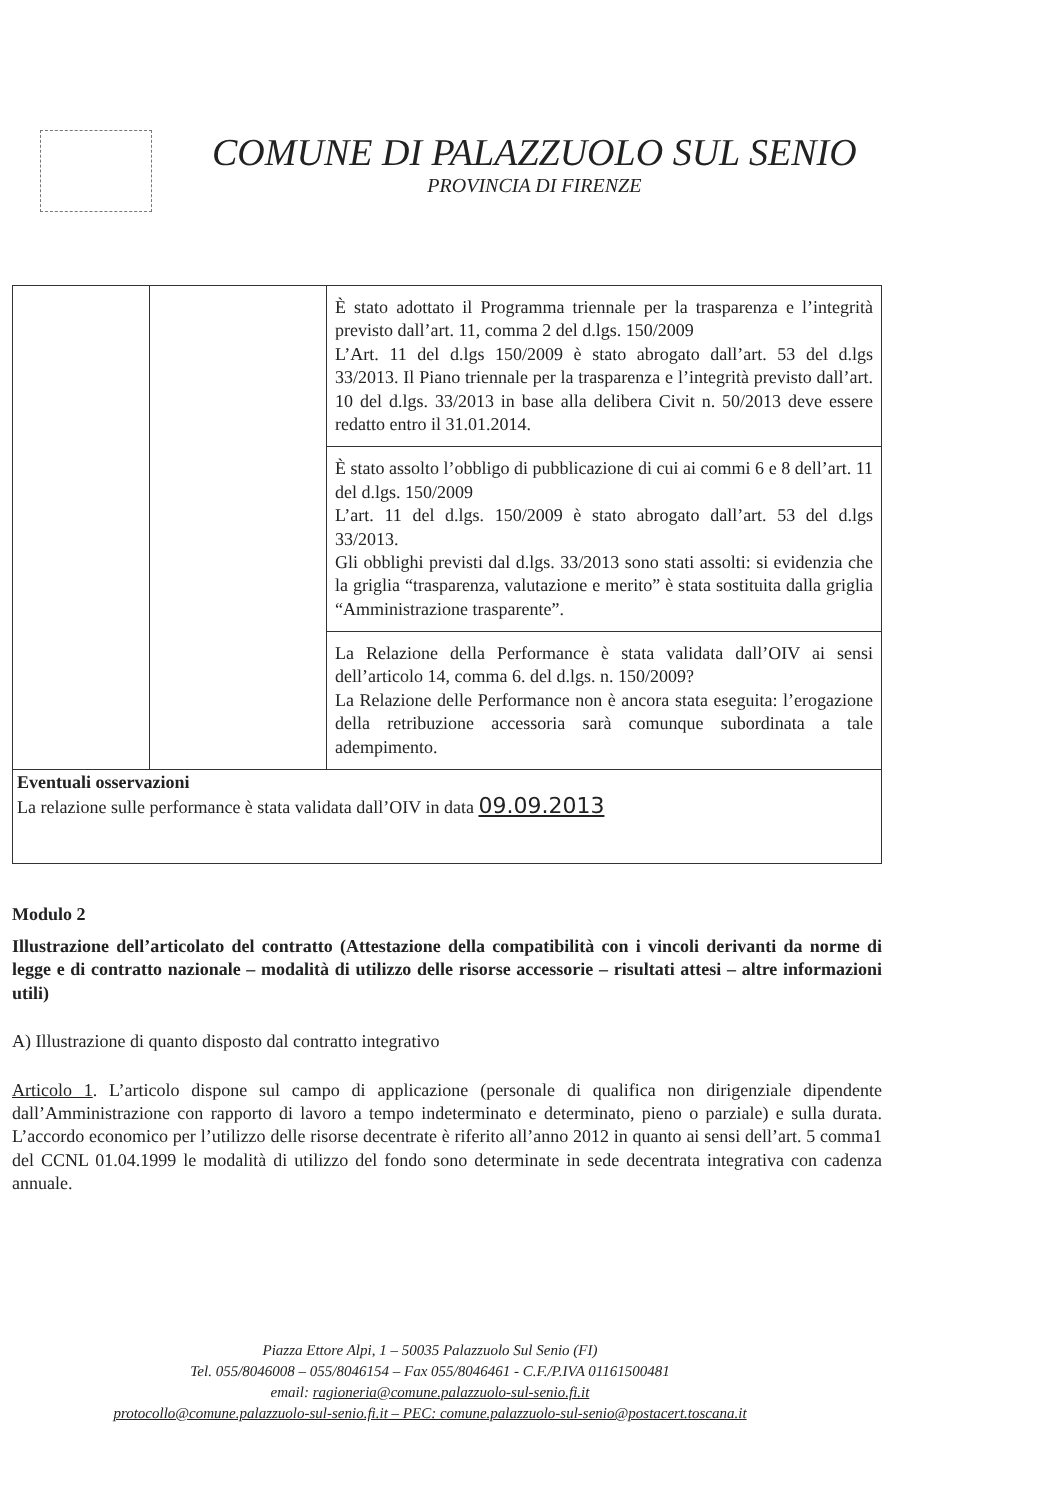COMUNE DI PALAZZUOLO SUL SENIO
PROVINCIA DI FIRENZE
| | | È stato adottato il Programma triennale per la trasparenza e l’integrità previsto dall’art. 11, comma 2 del d.lgs. 150/2009 L’Art. 11 del d.lgs 150/2009 è stato abrogato dall’art. 53 del d.lgs 33/2013. Il Piano triennale per la trasparenza e l’integrità previsto dall’art. 10 del d.lgs. 33/2013 in base alla delibera Civit n. 50/2013 deve essere redatto entro il 31.01.2014. |
| | | È stato assolto l’obbligo di pubblicazione di cui ai commi 6 e 8 dell’art. 11 del d.lgs. 150/2009 L’art. 11 del d.lgs. 150/2009 è stato abrogato dall’art. 53 del d.lgs 33/2013. Gli obblighi previsti dal d.lgs. 33/2013 sono stati assolti: si evidenzia che la griglia “trasparenza, valutazione e merito” è stata sostituita dalla griglia “Amministrazione trasparente”. |
| | | La Relazione della Performance è stata validata dall’OIV ai sensi dell’articolo 14, comma 6. del d.lgs. n. 150/2009? La Relazione delle Performance non è ancora stata eseguita: l’erogazione della retribuzione accessoria sarà comunque subordinata a tale adempimento. |
Eventuali osservazioni
La relazione sulle performance è stata validata dall’OIV in data 09.09.2013
Modulo 2
Illustrazione dell’articolato del contratto (Attestazione della compatibilità con i vincoli derivanti da norme di legge e di contratto nazionale – modalità di utilizzo delle risorse accessorie – risultati attesi – altre informazioni utili)
A) Illustrazione di quanto disposto dal contratto integrativo
Articolo 1. L’articolo dispone sul campo di applicazione (personale di qualifica non dirigenziale dipendente dall’Amministrazione con rapporto di lavoro a tempo indeterminato e determinato, pieno o parziale) e sulla durata. L’accordo economico per l’utilizzo delle risorse decentrate è riferito all’anno 2012 in quanto ai sensi dell’art. 5 comma1 del CCNL 01.04.1999 le modalità di utilizzo del fondo sono determinate in sede decentrata integrativa con cadenza annuale.
Piazza Ettore Alpi, 1 – 50035 Palazzuolo Sul Senio (FI)
Tel. 055/8046008 – 055/8046154 – Fax 055/8046461 - C.F./P.IVA 01161500481
email: ragioneria@comune.palazzuolo-sul-senio.fi.it
protocollo@comune.palazzuolo-sul-senio.fi.it – PEC: comune.palazzuolo-sul-senio@postacert.toscana.it